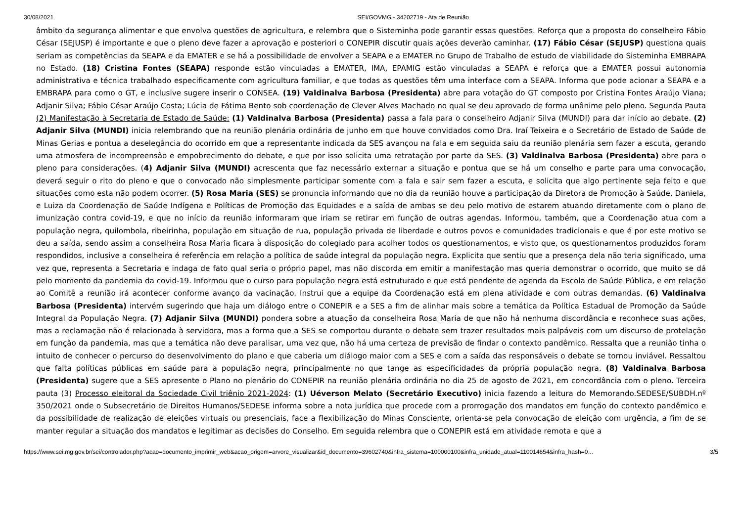30/08/2021 SEI/GOVMG - 34202719 - Ata de Reunião
âmbito da segurança alimentar e que envolva questões de agricultura, e relembra que o Sisteminha pode garantir essas questões. Reforça que a proposta do conselheiro Fábio César (SEJUSP) é importante e que o pleno deve fazer a aprovação e posteriori o CONEPIR discutir quais ações deverão caminhar. (17) Fábio César (SEJUSP) questiona quais seriam as competências da SEAPA e da EMATER e se há a possibilidade de envolver a SEAPA e a EMATER no Grupo de Trabalho de estudo de viabilidade do Sisteminha EMBRAPA no Estado. (18) Cristina Fontes (SEAPA) responde estão vinculadas a EMATER, IMA, EPAMIG estão vinculadas a SEAPA e reforça que a EMATER possui autonomia administrativa e técnica trabalhado especificamente com agricultura familiar, e que todas as questões têm uma interface com a SEAPA. Informa que pode acionar a SEAPA e a EMBRAPA para como o GT, e inclusive sugere inserir o CONSEA. (19) Valdinalva Barbosa (Presidenta) abre para votação do GT composto por Cristina Fontes Araújo Viana; Adjanir Silva; Fábio César Araújo Costa; Lúcia de Fátima Bento sob coordenação de Clever Alves Machado no qual se deu aprovado de forma unânime pelo pleno. Segunda Pauta (2) Manifestação à Secretaria de Estado de Saúde: (1) Valdinalva Barbosa (Presidenta) passa a fala para o conselheiro Adjanir Silva (MUNDI) para dar início ao debate. (2) Adjanir Silva (MUNDI) inicia relembrando que na reunião plenária ordinária de junho em que houve convidados como Dra. Iraí Teixeira e o Secretário de Estado de Saúde de Minas Gerias e pontua a deselegância do ocorrido em que a representante indicada da SES avançou na fala e em seguida saiu da reunião plenária sem fazer a escuta, gerando uma atmosfera de incompreensão e empobrecimento do debate, e que por isso solicita uma retratação por parte da SES. (3) Valdinalva Barbosa (Presidenta) abre para o pleno para considerações. (4) Adjanir Silva (MUNDI) acrescenta que faz necessário externar a situação e pontua que se há um conselho e parte para uma convocação, deverá seguir o rito do pleno e que o convocado não simplesmente participar somente com a fala e sair sem fazer a escuta, e solicita que algo pertinente seja feito e que situações como esta não podem ocorrer. (5) Rosa Maria (SES) se pronuncia informando que no dia da reunião houve a participação da Diretora de Promoção à Saúde, Daniela, e Luiza da Coordenação de Saúde Indígena e Políticas de Promoção das Equidades e a saída de ambas se deu pelo motivo de estarem atuando diretamente com o plano de imunização contra covid-19, e que no início da reunião informaram que iriam se retirar em função de outras agendas. Informou, também, que a Coordenação atua com a população negra, quilombola, ribeirinha, população em situação de rua, população privada de liberdade e outros povos e comunidades tradicionais e que é por este motivo se deu a saída, sendo assim a conselheira Rosa Maria ficara à disposição do colegiado para acolher todos os questionamentos, e visto que, os questionamentos produzidos foram respondidos, inclusive a conselheira é referência em relação a política de saúde integral da população negra. Explicita que sentiu que a presença dela não teria significado, uma vez que, representa a Secretaria e indaga de fato qual seria o próprio papel, mas não discorda em emitir a manifestação mas queria demonstrar o ocorrido, que muito se dá pelo momento da pandemia da covid-19. Informou que o curso para população negra está estruturado e que está pendente de agenda da Escola de Saúde Pública, e em relação ao Comitê a reunião irá acontecer conforme avanço da vacinação. Instrui que a equipe da Coordenação está em plena atividade e com outras demandas. (6) Valdinalva Barbosa (Presidenta) intervém sugerindo que haja um diálogo entre o CONEPIR e a SES a fim de alinhar mais sobre a temática da Política Estadual de Promoção da Saúde Integral da População Negra. (7) Adjanir Silva (MUNDI) pondera sobre a atuação da conselheira Rosa Maria de que não há nenhuma discordância e reconhece suas ações, mas a reclamação não é relacionada à servidora, mas a forma que a SES se comportou durante o debate sem trazer resultados mais palpáveis com um discurso de protelação em função da pandemia, mas que a temática não deve paralisar, uma vez que, não há uma certeza de previsão de findar o contexto pandêmico. Ressalta que a reunião tinha o intuito de conhecer o percurso do desenvolvimento do plano e que caberia um diálogo maior com a SES e com a saída das responsáveis o debate se tornou inviável. Ressaltou que falta políticas públicas em saúde para a população negra, principalmente no que tange as especificidades da própria população negra. (8) Valdinalva Barbosa (Presidenta) sugere que a SES apresente o Plano no plenário do CONEPIR na reunião plenária ordinária no dia 25 de agosto de 2021, em concordância com o pleno. Terceira pauta (3) Processo eleitoral da Sociedade Civil triênio 2021-2024: (1) Uéverson Melato (Secretário Executivo) inicia fazendo a leitura do Memorando.SEDESE/SUBDH.nº 350/2021 onde o Subsecretário de Direitos Humanos/SEDESE informa sobre a nota jurídica que procede com a prorrogação dos mandatos em função do contexto pandêmico e da possibilidade de realização de eleições virtuais ou presenciais, face a flexibilização do Minas Consciente, orienta-se pela convocação de eleição com urgência, a fim de se manter regular a situação dos mandatos e legitimar as decisões do Conselho. Em seguida relembra que o CONEPIR está em atividade remota e que a
https://www.sei.mg.gov.br/sei/controlador.php?acao=documento_imprimir_web&acao_origem=arvore_visualizar&id_documento=39602740&infra_sistema=100000100&infra_unidade_atual=110014654&infra_hash=0… 3/5